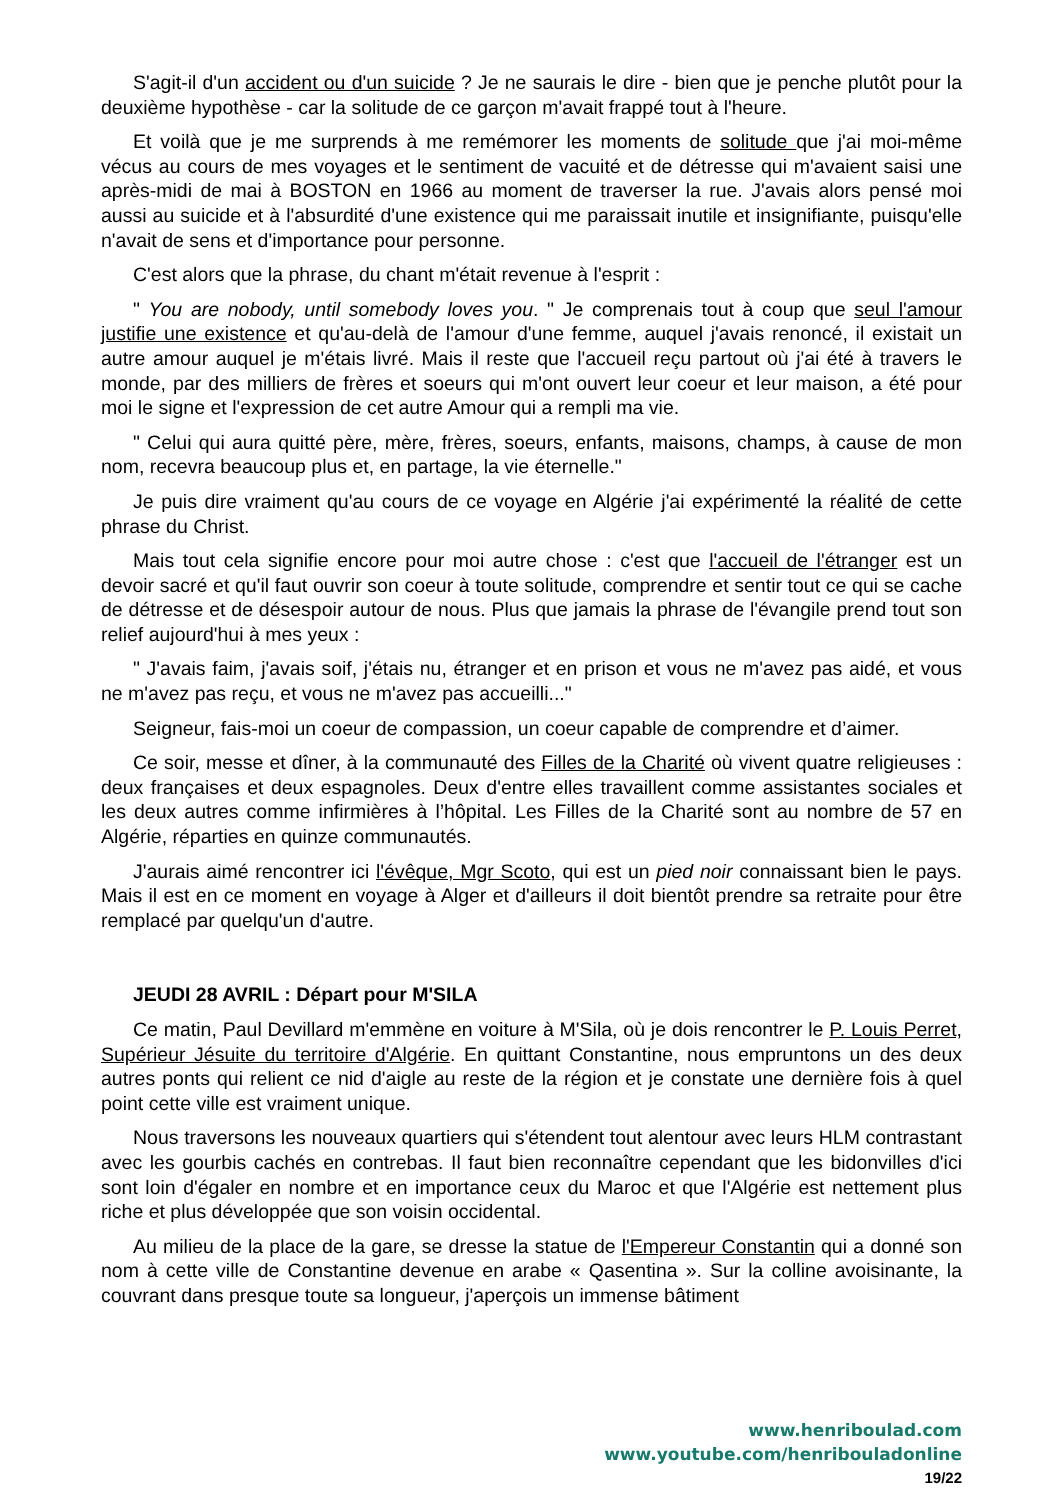S'agit-il d'un accident ou d'un suicide ? Je ne saurais le dire - bien que je penche plutôt pour la deuxième hypothèse - car la solitude de ce garçon m'avait frappé tout à l'heure.
Et voilà que je me surprends à me remémorer les moments de solitude que j'ai moi-même vécus au cours de mes voyages et le sentiment de vacuité et de détresse qui m'avaient saisi une après-midi de mai à BOSTON en 1966 au moment de traverser la rue. J'avais alors pensé moi aussi au suicide et à l'absurdité d'une existence qui me paraissait inutile et insignifiante, puisqu'elle n'avait de sens et d'importance pour personne.
C'est alors que la phrase, du chant m'était revenue à l'esprit :
" You are nobody, until somebody loves you. " Je comprenais tout à coup que seul l'amour justifie une existence et qu'au-delà de l'amour d'une femme, auquel j'avais renoncé, il existait un autre amour auquel je m'étais livré. Mais il reste que l'accueil reçu partout où j'ai été à travers le monde, par des milliers de frères et soeurs qui m'ont ouvert leur coeur et leur maison, a été pour moi le signe et l'expression de cet autre Amour qui a rempli ma vie.
" Celui qui aura quitté père, mère, frères, soeurs, enfants, maisons, champs, à cause de mon nom, recevra beaucoup plus et, en partage, la vie éternelle."
Je puis dire vraiment qu'au cours de ce voyage en Algérie j'ai expérimenté la réalité de cette phrase du Christ.
Mais tout cela signifie encore pour moi autre chose : c'est que l'accueil de l'étranger est un devoir sacré et qu'il faut ouvrir son coeur à toute solitude, comprendre et sentir tout ce qui se cache de détresse et de désespoir autour de nous. Plus que jamais la phrase de l'évangile prend tout son relief aujourd'hui à mes yeux :
" J'avais faim, j'avais soif, j'étais nu, étranger et en prison et vous ne m'avez pas aidé, et vous ne m'avez pas reçu, et vous ne m'avez pas accueilli..."
Seigneur, fais-moi un coeur de compassion, un coeur capable de comprendre et d’aimer.
Ce soir, messe et dîner, à la communauté des Filles de la Charité où vivent quatre religieuses : deux françaises et deux espagnoles. Deux d'entre elles travaillent comme assistantes sociales et les deux autres comme infirmières à l’hôpital. Les Filles de la Charité sont au nombre de 57 en Algérie, réparties en quinze communautés.
J'aurais aimé rencontrer ici l'évêque, Mgr Scoto, qui est un pied noir connaissant bien le pays. Mais il est en ce moment en voyage à Alger et d'ailleurs il doit bientôt prendre sa retraite pour être remplacé par quelqu'un d'autre.
JEUDI 28 AVRIL : Départ pour M'SILA
Ce matin, Paul Devillard m'emmène en voiture à M'Sila, où je dois rencontrer le P. Louis Perret, Supérieur Jésuite du territoire d'Algérie. En quittant Constantine, nous empruntons un des deux autres ponts qui relient ce nid d'aigle au reste de la région et je constate une dernière fois à quel point cette ville est vraiment unique.
Nous traversons les nouveaux quartiers qui s'étendent tout alentour avec leurs HLM contrastant avec les gourbis cachés en contrebas. Il faut bien reconnaître cependant que les bidonvilles d'ici sont loin d'égaler en nombre et en importance ceux du Maroc et que l'Algérie est nettement plus riche et plus développée que son voisin occidental.
Au milieu de la place de la gare, se dresse la statue de l'Empereur Constantin qui a donné son nom à cette ville de Constantine devenue en arabe « Qasentina ». Sur la colline avoisinante, la couvrant dans presque toute sa longueur, j'aperçois un immense bâtiment
www.henriboulad.com
www.youtube.com/henribouladonline
19/22